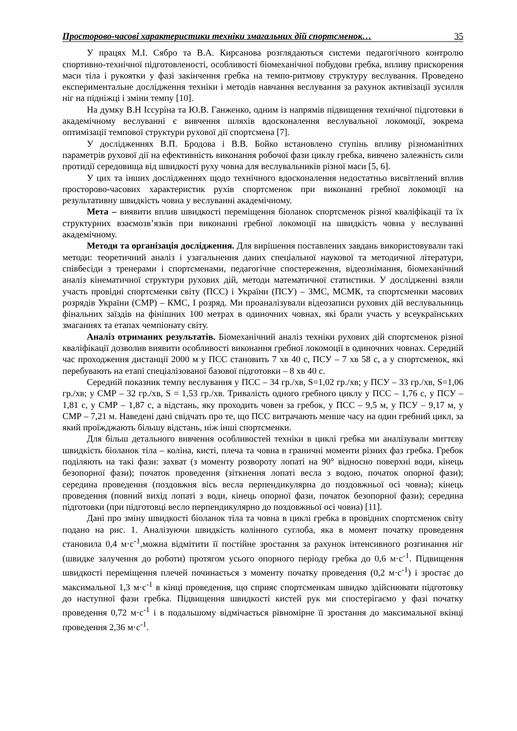Просторово-часові характеристики техніки змагальних дій спортсменок… 35
У працях М.І. Сябро та В.А. Кирсанова розглядаються системи педагогічного контролю спортивно-технічної підготовленості, особливості біомеханічної побудови гребка, впливу прискорення маси тіла і рукоятки у фазі закінчення гребка на темпо-ритмову структуру веслування. Проведено експериментальне дослідження техніки і методів навчання веслування за рахунок активізації зусилля ніг на підніжці і зміни темпу [10].
На думку В.Н Іссуріна та Ю.В. Ганженко, одним із напрямів підвищення технічної підготовки в академічному веслуванні є вивчення шляхів вдосконалення веслувальної локомоції, зокрема оптимізації темпової структури рухової дії спортсмена [7].
У дослідженнях В.П. Бродова і В.В. Бойко встановлено ступінь впливу різноманітних параметрів рухової дії на ефективність виконання робочої фази циклу гребка, вивчено залежність сили протидії середовища від швидкості руху човна для веслувальників різної маси [5, 6].
У цих та інших дослідженнях щодо технічного вдосконалення недостатньо висвітлений вплив просторово-часових характеристик рухів спортсменок при виконанні гребної локомоції на результативну швидкість човна у веслуванні академічному.
Мета – виявити вплив швидкості переміщення біоланок спортсменок різної кваліфікації та їх структурних взаємозв’язків при виконанні гребної локомоції на швидкість човна у веслуванні академічному.
Методи та організація дослідження. Для вирішення поставлених завдань використовували такі методи: теоретичний аналіз і узагальнення даних спеціальної наукової та методичної літератури, співбесіди з тренерами і спортсменами, педагогічне спостереження, відеознімання, біомеханічний аналіз кінематичної структури рухових дій, методи математичної статистики. У дослідженні взяли участь провідні спортсменки світу (ПСС) і України (ПСУ) – ЗМС, МСМК, та спортсменки масових розрядів України (СМР) – КМС, І розряд. Ми проаналізували відеозаписи рухових дій веслувальниць фінальних заїздів на фінішних 100 метрах в одиночних човнах, які брали участь у всеукраїнських змаганнях та етапах чемпіонату світу.
Аналіз отриманих результатів. Біомеханічний аналіз техніки рухових дій спортсменок різної кваліфікації дозволив виявити особливості виконання гребної локомоції в одиночних човнах. Середній час проходження дистанції 2000 м у ПСС становить 7 хв 40 с, ПСУ – 7 хв 58 с, а у спортсменок, які перебувають на етапі спеціалізованої базової підготовки – 8 хв 40 с.
Середній показник темпу веслування у ПСС – 34 гр./хв, S=1,02 гр./хв; у ПСУ – 33 гр./хв, S=1,06 гр./хв; у СМР – 32 гр./хв, S = 1,53 гр./хв. Тривалість одного гребного циклу у ПСС – 1,76 с, у ПСУ – 1,81 с, у СМР – 1,87 с, а відстань, яку проходить човен за гребок, у ПСС – 9,5 м, у ПСУ – 9,17 м, у СМР – 7,21 м. Наведені дані свідчать про те, що ПСС витрачають менше часу на один гребний цикл, за який проїжджають більшу відстань, ніж інші спортсменки.
Для більш детального вивчення особливостей техніки в циклі гребка ми аналізували миттєву швидкість біоланок тіла – коліна, кисті, плеча та човна в граничні моменти різних фаз гребка. Гребок поділяють на такі фази: захват (з моменту розвороту лопаті на 90° відносно поверхні води, кінець безопорної фази); початок проведення (зіткнення лопаті весла з водою, початок опорної фази); середина проведення (поздовжня вісь весла перпендикулярна до поздовжньої осі човна); кінець проведення (повний вихід лопаті з води, кінець опорної фази, початок безопорної фази); середина підготовки (при підготовці весло перпендикулярно до поздовжньої осі човна) [11].
Дані про зміну швидкості біоланок тіла та човна в циклі гребка в провідних спортсменок світу подано на рис. 1. Аналізуючи швидкість колінного суглоба, яка в момент початку проведення становила 0,4 м·с<sup>-1</sup>,можна відмітити її постійне зростання за рахунок інтенсивного розгинання ніг (швидке залучення до роботи) протягом усього опорного періоду гребка до 0,6 м·с<sup>-1</sup>. Підвищення швидкості переміщення плечей починається з моменту початку проведення (0,2 м·с<sup>-1</sup>) і зростає до максимальної 1,3 м·с<sup>-1</sup> в кінці проведення, що сприяє спортсменкам швидко здійснювати підготовку до наступної фази гребка. Підвищення швидкості кистей рук ми спостерігаємо у фазі початку проведення 0,72 м·с<sup>-1</sup> і в подальшому відмічається рівномірне її зростання до максимальної вкінці проведення 2,36 м·с<sup>-1</sup>.